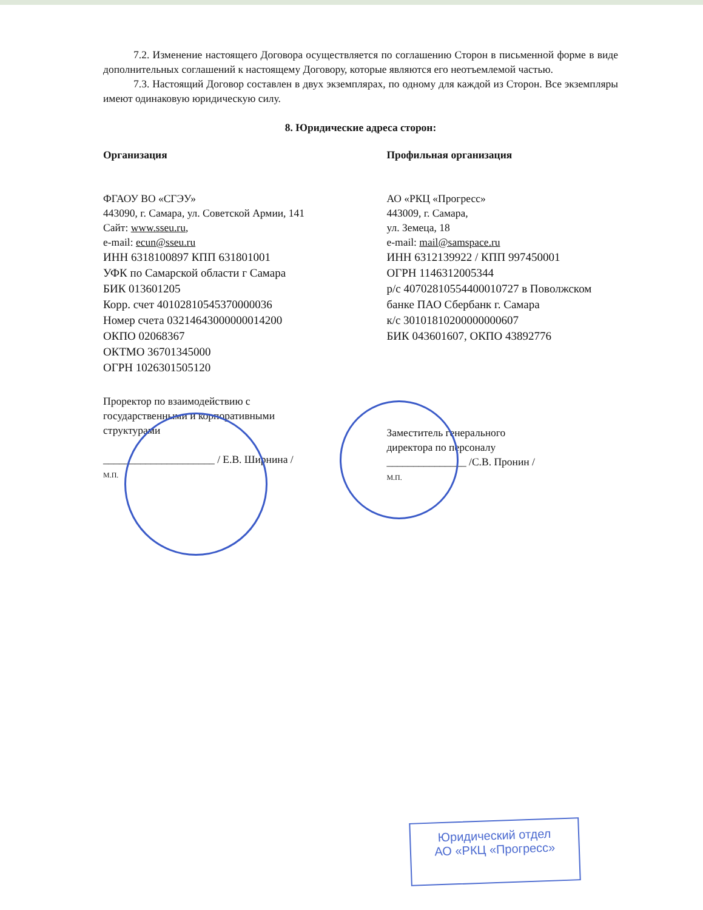7.2. Изменение настоящего Договора осуществляется по соглашению Сторон в письменной форме в виде дополнительных соглашений к настоящему Договору, которые являются его неотъемлемой частью.
7.3. Настоящий Договор составлен в двух экземплярах, по одному для каждой из Сторон. Все экземпляры имеют одинаковую юридическую силу.
8. Юридические адреса сторон:
Организация
ФГАОУ ВО «СГЭУ»
443090, г. Самара, ул. Советской Армии, 141
Сайт: www.sseu.ru,
e-mail: ecun@sseu.ru
ИНН 6318100897 КПП 631801001
УФК по Самарской области г Самара
БИК 013601205
Корр. счет 40102810545370000036
Номер счета 03214643000000014200
ОКПО 02068367
ОКТМО 36701345000
ОГРН 1026301505120
Проректор по взаимодействию с
государственными и корпоративными
структурами
_____________________ / Е.В. Ширнина /
М.П.
Профильная организация
АО «РКЦ «Прогресс»
443009, г. Самара,
ул. Земеца, 18
e-mail: mail@samspace.ru
ИНН 6312139922 / КПП 997450001
ОГРН 1146312005344
р/с 40702810554400010727 в Поволжском
банке ПАО Сбербанк г. Самара
к/с 30101810200000000607
БИК 043601607, ОКПО 43892776
Заместитель генерального
директора по персоналу
_______________ /С.В. Пронин /
М.П.
Юридический отдел
АО «РКЦ «Прогресс»